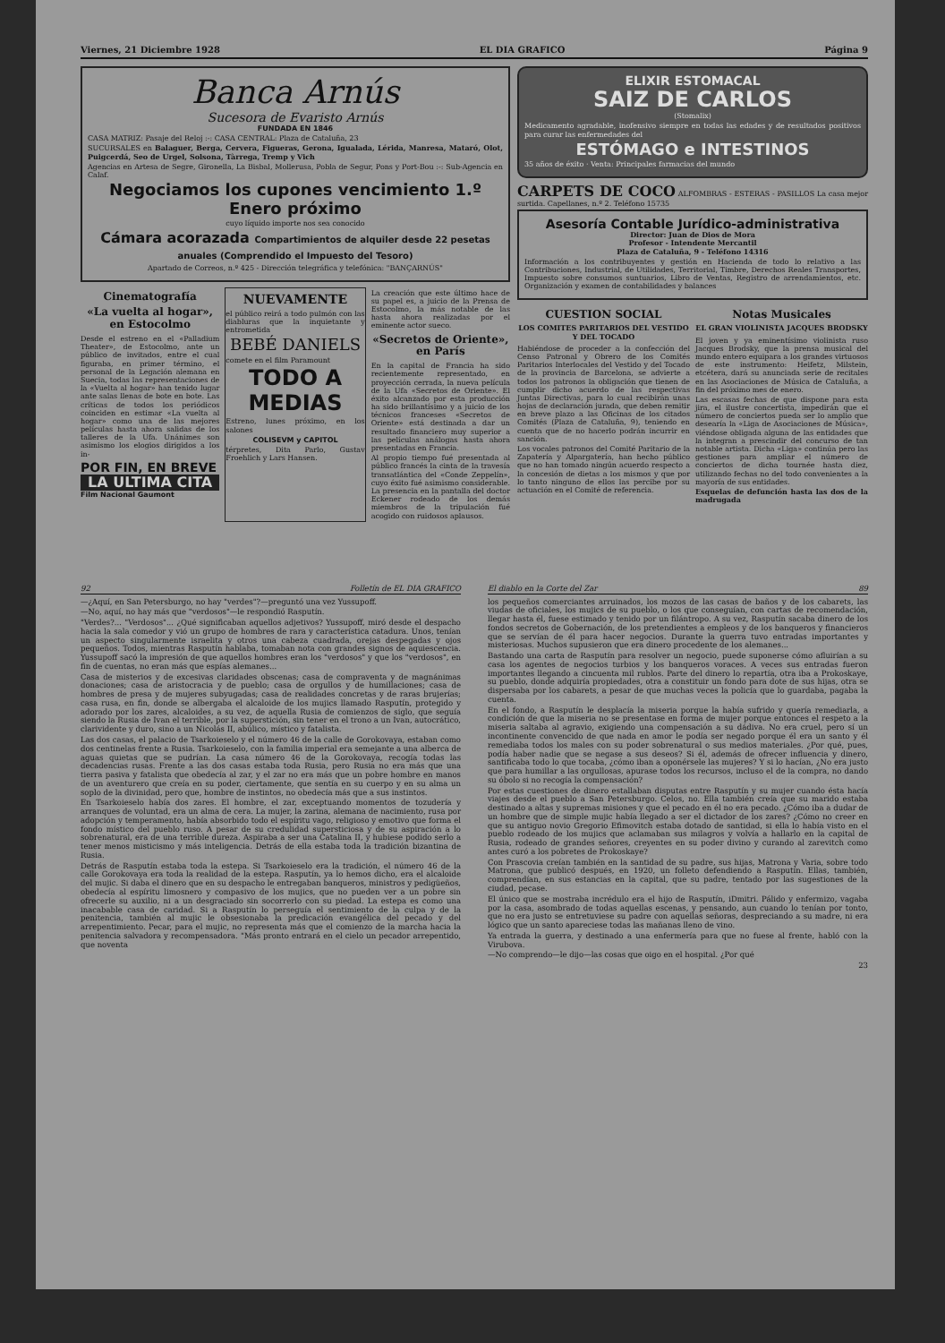Viernes, 21 Diciembre 1928 EL DIA GRAFICO Página 9
Banca Arnús
Sucesora de Evaristo Arnús
FUNDADA EN 1846
CASA MATRIZ: Pasaje del Reloj :-: CASA CENTRAL: Plaza de Cataluña, 23
SUCURSALES en Balaguer, Berga, Cervera, Figueras, Gerona, Igualada, Lérida, Manresa, Mataró, Olot, Puigcerdá, Seo de Urgel, Solsona, Tàrrega, Tremp y Vich
Agencias en Artesa de Segre, Gironella, La Bisbal, Mollerusa, Pobla de Segur, Pons y Port-Bou :-: Sub-Agencia en Calaf.
Negociamos los cupones vencimiento 1.º Enero próximo
cuyo líquido importe nos sea conocido
Cámara acorazada Compartimientos de alquiler desde 22 pesetas anuales (Comprendido el Impuesto del Tesoro)
Apartado de Correos, n.º 425 - Dirección telegráfica y telefónica: "BANÇARNÚS"
Cinematografía
«La vuelta al hogar», en Estocolmo
Desde el estreno en el «Palladium Theater», de Estocolmo, ante un público de invitados, entre el cual figuraba, en primer término, el personal de la Legación alemana en Suecia, todas las representaciones de la «Vuelta al hogar» han tenido lugar ante salas llenas de bote en bote. Las críticas de todos los periódicos coinciden en estimar «La vuelta al hogar» como una de las mejores películas hasta ahora salidas de los talleres de la Ufa. Unánimes son asimismo los elogios dirigidos a los in-
POR FIN, EN BREVE
LA ULTIMA CITA
Film Nacional Gaumont
NUEVAMENTE
el público reirá a todo pulmón con las diabluras que la inquietante y entrometida
BEBÉ DANIELS
comete en el film Paramount
TODO A MEDIAS
Estreno, lunes próximo, en los salones
COLISEVM y CAPITOL
térpretes, Dita Parlo, Gustav Froehlich y Lars Hansen.
La creación que este último hace de su papel es, a juicio de la Prensa de Estocolmo, la más notable de las hasta ahora realizadas por el eminente actor sueco.
«Secretos de Oriente», en París
En la capital de Francia ha sido recientemente representado, en proyección cerrada, la nueva película de la Ufa «Secretos de Oriente». El éxito alcanzado por esta producción ha sido brillantísimo y a juicio de los técnicos franceses «Secretos de Oriente» está destinada a dar un resultado financiero muy superior a las películas análogas hasta ahora presentadas en Francia.
Al propio tiempo fué presentada al público francés la cinta de la travesía transatlántica del «Conde Zeppelín», cuyo éxito fué asimismo considerable. La presencia en la pantalla del doctor Eckener rodeado de los demás miembros de la tripulación fué acogido con ruidosos aplausos.
ELIXIR ESTOMACAL
SAIZ DE CARLOS
(Stomalix)
Medicamento agradable, inofensivo siempre en todas las edades y de resultados positivos para curar las enfermedades del
ESTÓMAGO e INTESTINOS
35 años de éxito · Venta: Principales farmacias del mundo
CARPETS DE COCO ALFOMBRAS - ESTERAS - PASILLOS La casa mejor surtida. Capellanes, n.º 2. Teléfono 15735
Asesoría Contable Jurídico-administrativa
Director: Juan de Dios de Mora
Profesor - Intendente Mercantil
Plaza de Cataluña, 9 - Teléfono 14316
Información a los contribuyentes y gestión en Hacienda de todo lo relativo a las Contribuciones, Industrial, de Utilidades, Territorial, Timbre, Derechos Reales Transportes, Impuesto sobre consumos suntuarios, Libro de Ventas, Registro de arrendamientos, etc. Organización y examen de contabilidades y balances
CUESTION SOCIAL
LOS COMITES PARITARIOS DEL VESTIDO Y DEL TOCADO
Habiéndose de proceder a la confección del Censo Patronal y Obrero de los Comités Paritarios Interlocales del Vestido y del Tocado de la provincia de Barcelona, se advierte a todos los patronos la obligación que tienen de cumplir dicho acuerdo de las respectivas Juntas Directivas, para lo cual recibirán unas hojas de declaración jurada, que deben remitir en breve plazo a las Oficinas de los citados Comités (Plaza de Cataluña, 9), teniendo en cuenta que de no hacerlo podrán incurrir en sanción.
Los vocales patronos del Comité Paritario de la Zapatería y Alpargatería, han hecho público que no han tomado ningún acuerdo respecto a la concesión de dietas a los mismos y que por lo tanto ninguno de ellos las percibe por su actuación en el Comité de referencia.
Notas Musicales
EL GRAN VIOLINISTA JACQUES BRODSKY
El joven y ya eminentísimo violinista ruso Jacques Brodsky, que la prensa musical del mundo entero equipara a los grandes virtuosos de este instrumento: Heifetz, Milstein, etcétera, dará su anunciada serie de recitales en las Asociaciones de Música de Cataluña, a fin del próximo mes de enero.
Las escasas fechas de que dispone para esta jira, el ilustre concertista, impedirán que el número de conciertos pueda ser lo amplio que desearía la «Liga de Asociaciones de Música», viéndose obligada alguna de las entidades que la integran a prescindir del concurso de tan notable artista. Dicha «Liga» continúa pero las gestiones para ampliar el número de conciertos de dicha tournée hasta diez, utilizando fechas no del todo convenientes a la mayoría de sus entidades.
Esquelas de defunción hasta las dos de la madrugada
92 Folletín de EL DIA GRAFICO
—¿Aquí, en San Petersburgo, no hay "verdes"?—preguntó una vez Yussupoff.
—No, aquí, no hay más que "verdosos"—le respondió Rasputín.
"Verdes?... "Verdosos"... ¿Qué significaban aquellos adjetivos? Yussupoff, miró desde el despacho hacia la sala comedor y vió un grupo de hombres de rara y característica catadura. Unos, tenían un aspecto singularmente israelita y otros una cabeza cuadrada, orejas despegadas y ojos pequeños. Todos, mientras Rasputín hablaba, tomaban nota con grandes signos de aquiescencia. Yussupoff sacó la impresión de que aquellos hombres eran los "verdosos" y que los "verdosos", en fin de cuentas, no eran más que espías alemanes...
Casa de misterios y de excesivas claridades obscenas; casa de compraventa y de magnánimas donaciones; casa de aristocracia y de pueblo; casa de orgullos y de humillaciones; casa de hombres de presa y de mujeres subyugadas; casa de realidades concretas y de raras brujerías; casa rusa, en fin, donde se albergaba el alcaloide de los mujics llamado Rasputín, protegido y adorado por los zares, alcaloides, a su vez, de aquella Rusia de comienzos de siglo, que seguía siendo la Rusia de Ivan el terrible, por la superstición, sin tener en el trono a un Ivan, autocrático, clarividente y duro, sino a un Nicolás II, abúlico, místico y fatalista.
Las dos casas, el palacio de Tsarkoieselo y el número 46 de la calle de Gorokovaya, estaban como dos centinelas frente a Rusia. Tsarkoieselo, con la familia imperial era semejante a una alberca de aguas quietas que se pudrían. La casa número 46 de la Gorokovaya, recogía todas las decadencias rusas. Frente a las dos casas estaba toda Rusia, pero Rusia no era más que una tierra pasiva y fatalista que obedecía al zar, y el zar no era más que un pobre hombre en manos de un aventurero que creía en su poder, ciertamente, que sentía en su cuerpo y en su alma un soplo de la divinidad, pero que, hombre de instintos, no obedecía más que a sus instintos.
En Tsarkoieselo había dos zares. El hombre, el zar, exceptuando momentos de tozudería y arranques de voluntad, era un alma de cera. La mujer, la zarina, alemana de nacimiento, rusa por adopción y temperamento, había absorbido todo el espíritu vago, religioso y emotivo que forma el fondo místico del pueblo ruso. A pesar de su credulidad supersticiosa y de su aspiración a lo sobrenatural, era de una terrible dureza. Aspiraba a ser una Catalina II, y hubiese podido serlo a tener menos misticismo y más inteligencia. Detrás de ella estaba toda la tradición bizantina de Rusia.
Detrás de Rasputín estaba toda la estepa. Si Tsarkoieselo era la tradición, el número 46 de la calle Gorokovaya era toda la realidad de la estepa. Rasputín, ya lo hemos dicho, era el alcaloide del mujic. Si daba el dinero que en su despacho le entregaban banqueros, ministros y pedigüeños, obedecía al espíritu limosnero y compasivo de los mujics, que no pueden ver a un pobre sin ofrecerle su auxilio, ni a un desgraciado sin socorrerlo con su piedad. La estepa es como una inacabable casa de caridad. Si a Rasputín lo perseguía el sentimiento de la culpa y de la penitencia, también al mujic le obsesionaba la predicación evangélica del pecado y del arrepentimiento. Pecar, para el mujic, no representa más que el comienzo de la marcha hacia la penitencia salvadora y recompensadora. "Más pronto entrará en el cielo un pecador arrepentido, que noventa
El diablo en la Corte del Zar 89
los pequeños comerciantes arruinados, los mozos de las casas de baños y de los cabarets, las viudas de oficiales, los mujics de su pueblo, o los que conseguían, con cartas de recomendación, llegar hasta él, fuese estimado y tenido por un filántropo. A su vez, Rasputín sacaba dinero de los fondos secretos de Gobernación, de los pretendientes a empleos y de los banqueros y financieros que se servían de él para hacer negocios. Durante la guerra tuvo entradas importantes y misteriosas. Muchos supusieron que era dinero procedente de los alemanes...
Bastando una carta de Rasputín para resolver un negocio, puede suponerse cómo afluirían a su casa los agentes de negocios turbios y los banqueros voraces. A veces sus entradas fueron importantes llegando a cincuenta mil rublos. Parte del dinero lo repartía, otra iba a Prokoskaye, su pueblo, donde adquiría propiedades, otra a constituir un fondo para dote de sus hijas, otra se dispersaba por los cabarets, a pesar de que muchas veces la policía que lo guardaba, pagaba la cuenta.
En el fondo, a Rasputín le desplacía la miseria porque la había sufrido y quería remediarla, a condición de que la miseria no se presentase en forma de mujer porque entonces el respeto a la miseria saltaba al agravio, exigiendo una compensación a su dádiva. No era cruel, pero sí un incontinente convencido de que nada en amor le podía ser negado porque él era un santo y él remediaba todos los males con su poder sobrenatural o sus medios materiales. ¿Por qué, pues, podía haber nadie que se negase a sus deseos? Si él, además de ofrecer influencia y dinero, santificaba todo lo que tocaba, ¿cómo iban a oponérsele las mujeres? Y si lo hacían, ¿No era justo que para humillar a las orgullosas, apurase todos los recursos, incluso el de la compra, no dando su óbolo si no recogía la compensación?
Por estas cuestiones de dinero estallaban disputas entre Rasputín y su mujer cuando ésta hacía viajes desde el pueblo a San Petersburgo. Celos, no. Ella también creía que su marido estaba destinado a altas y supremas misiones y que el pecado en él no era pecado. ¿Cómo iba a dudar de un hombre que de simple mujic había llegado a ser el dictador de los zares? ¿Cómo no creer en que su antiguo novio Gregorio Efimovitch estaba dotado de santidad, si ella lo había visto en el pueblo rodeado de los mujics que aclamaban sus milagros y volvía a hallarlo en la capital de Rusia, rodeado de grandes señores, creyentes en su poder divino y curando al zarevitch como antes curó a los pobretes de Prokoskaye?
Con Prascovia creían también en la santidad de su padre, sus hijas, Matrona y Varia, sobre todo Matrona, que publicó después, en 1920, un folleto defendiendo a Rasputín. Ellas, también, comprendían, en sus estancias en la capital, que su padre, tentado por las sugestiones de la ciudad, pecase.
El único que se mostraba incrédulo era el hijo de Rasputín, iDmitri. Pálido y enfermizo, vagaba por la casa, asombrado de todas aquellas escenas, y pensando, aun cuando lo tenían por tonto, que no era justo se entretuviese su padre con aquellas señoras, despreciando a su madre, ni era lógico que un santo apareciese todas las mañanas lleno de vino.
Ya entrada la guerra, y destinado a una enfermería para que no fuese al frente, habló con la Virubova.
—No comprendo—le dijo—las cosas que oigo en el hospital. ¿Por qué
23